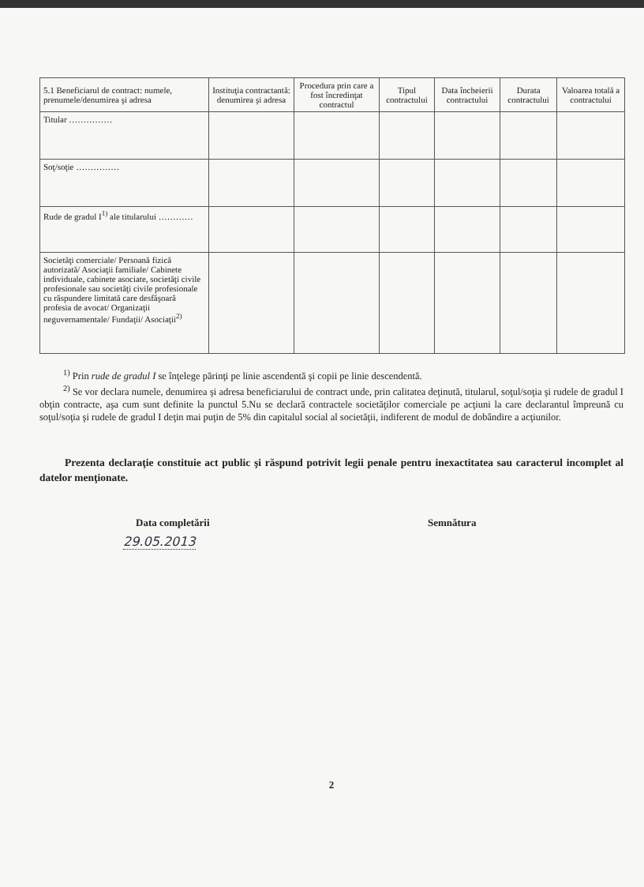| 5.1 Beneficiarul de contract: numele, prenumele/denumirea şi adresa | Instituţia contractantă: denumirea şi adresa | Procedura prin care a fost încredinţat contractul | Tipul contractului | Data încheierii contractului | Durata contractului | Valoarea totală a contractului |
| --- | --- | --- | --- | --- | --- | --- |
| Titular …………… | | | | | | |
| Soţ/soţie …………… | | | | | | |
| Rude de gradul I<sup>1)</sup> ale titularului ………… | | | | | | |
| Societăţi comerciale/ Persoană fizică autorizată/ Asociaţii familiale/ Cabinete individuale, cabinete asociate, societăţi civile profesionale sau societăţi civile profesionale cu răspundere limitată care desfăşoară profesia de avocat/ Organizaţii neguvernamentale/ Fundaţii/ Asociaţii<sup>2)</sup> | | | | | | |
<sup>1)</sup> Prin rude de gradul I se înţelege părinţi pe linie ascendentă şi copii pe linie descendentă.
<sup>2)</sup> Se vor declara numele, denumirea şi adresa beneficiarului de contract unde, prin calitatea deţinută, titularul, soţul/soţia şi rudele de gradul I obţin contracte, aşa cum sunt definite la punctul 5.Nu se declară contractele societăţilor comerciale pe acţiuni la care declarantul împreună cu soţul/soţia şi rudele de gradul I deţin mai puţin de 5% din capitalul social al societăţii, indiferent de modul de dobândire a acţiunilor.
Prezenta declaraţie constituie act public şi răspund potrivit legii penale pentru inexactitatea sau caracterul incomplet al datelor menţionate.
Data completării Semnătura
29.05.2013
2